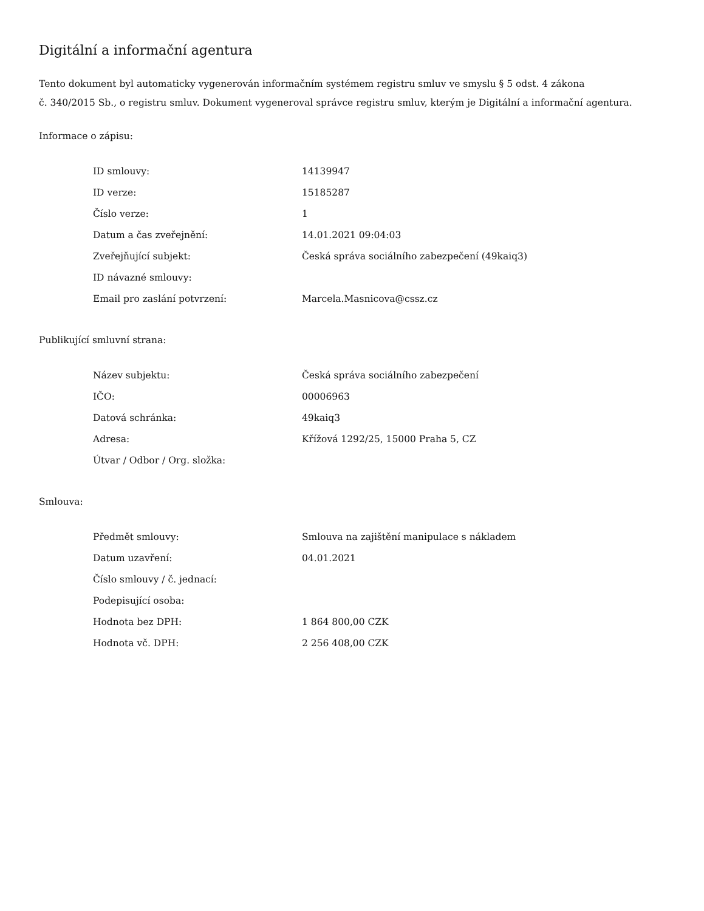Digitální a informační agentura
Tento dokument byl automaticky vygenerován informačním systémem registru smluv ve smyslu § 5 odst. 4 zákona
č. 340/2015 Sb., o registru smluv. Dokument vygeneroval správce registru smluv, kterým je Digitální a informační agentura.
Informace o zápisu:
| ID smlouvy: | 14139947 |
| ID verze: | 15185287 |
| Číslo verze: | 1 |
| Datum a čas zveřejnění: | 14.01.2021 09:04:03 |
| Zveřejňující subjekt: | Česká správa sociálního zabezpečení (49kaiq3) |
| ID návazné smlouvy: | |
| Email pro zaslání potvrzení: | Marcela.Masnicova@cssz.cz |
Publikující smluvní strana:
| Název subjektu: | Česká správa sociálního zabezpečení |
| IČO: | 00006963 |
| Datová schránka: | 49kaiq3 |
| Adresa: | Křížová 1292/25, 15000 Praha 5, CZ |
| Útvar / Odbor / Org. složka: | |
Smlouva:
| Předmět smlouvy: | Smlouva na zajištění manipulace s nákladem |
| Datum uzavření: | 04.01.2021 |
| Číslo smlouvy / č. jednací: | |
| Podepisující osoba: | |
| Hodnota bez DPH: | 1 864 800,00 CZK |
| Hodnota vč. DPH: | 2 256 408,00 CZK |